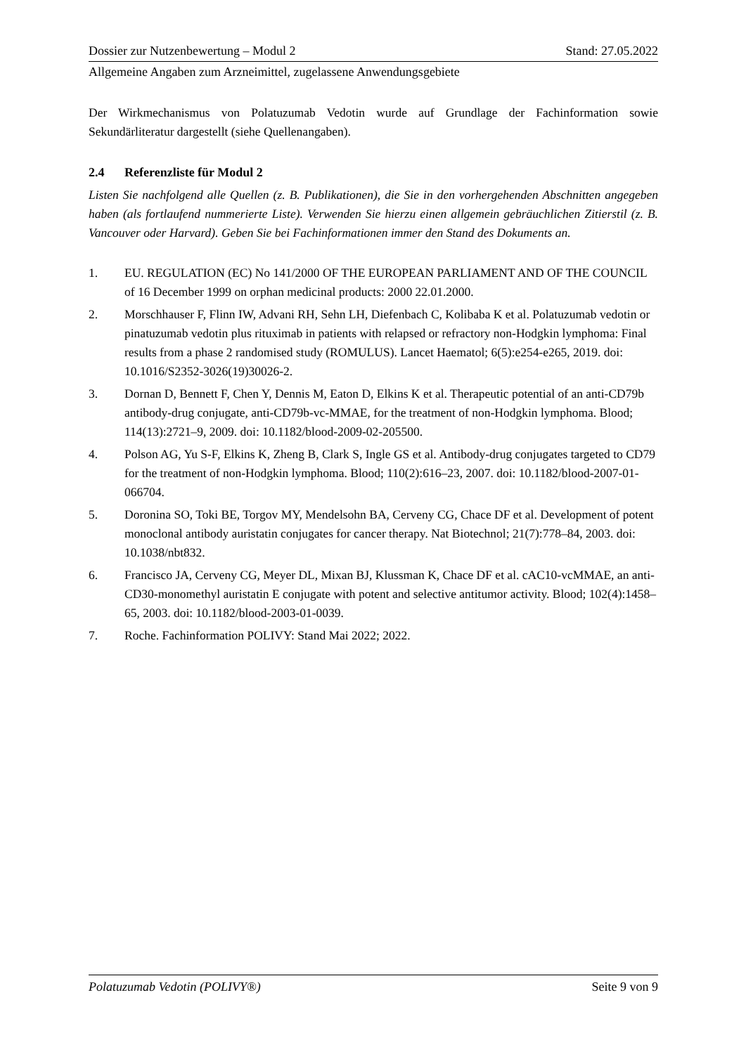Dossier zur Nutzenbewertung – Modul 2 Stand: 27.05.2022
Allgemeine Angaben zum Arzneimittel, zugelassene Anwendungsgebiete
Der Wirkmechanismus von Polatuzumab Vedotin wurde auf Grundlage der Fachinformation sowie Sekundärliteratur dargestellt (siehe Quellenangaben).
2.4 Referenzliste für Modul 2
Listen Sie nachfolgend alle Quellen (z. B. Publikationen), die Sie in den vorhergehenden Abschnitten angegeben haben (als fortlaufend nummerierte Liste). Verwenden Sie hierzu einen allgemein gebräuchlichen Zitierstil (z. B. Vancouver oder Harvard). Geben Sie bei Fachinformationen immer den Stand des Dokuments an.
1. EU. REGULATION (EC) No 141/2000 OF THE EUROPEAN PARLIAMENT AND OF THE COUNCIL of 16 December 1999 on orphan medicinal products: 2000 22.01.2000.
2. Morschhauser F, Flinn IW, Advani RH, Sehn LH, Diefenbach C, Kolibaba K et al. Polatuzumab vedotin or pinatuzumab vedotin plus rituximab in patients with relapsed or refractory non-Hodgkin lymphoma: Final results from a phase 2 randomised study (ROMULUS). Lancet Haematol; 6(5):e254-e265, 2019. doi: 10.1016/S2352-3026(19)30026-2.
3. Dornan D, Bennett F, Chen Y, Dennis M, Eaton D, Elkins K et al. Therapeutic potential of an anti-CD79b antibody-drug conjugate, anti-CD79b-vc-MMAE, for the treatment of non-Hodgkin lymphoma. Blood; 114(13):2721–9, 2009. doi: 10.1182/blood-2009-02-205500.
4. Polson AG, Yu S-F, Elkins K, Zheng B, Clark S, Ingle GS et al. Antibody-drug conjugates targeted to CD79 for the treatment of non-Hodgkin lymphoma. Blood; 110(2):616–23, 2007. doi: 10.1182/blood-2007-01-066704.
5. Doronina SO, Toki BE, Torgov MY, Mendelsohn BA, Cerveny CG, Chace DF et al. Development of potent monoclonal antibody auristatin conjugates for cancer therapy. Nat Biotechnol; 21(7):778–84, 2003. doi: 10.1038/nbt832.
6. Francisco JA, Cerveny CG, Meyer DL, Mixan BJ, Klussman K, Chace DF et al. cAC10-vcMMAE, an anti-CD30-monomethyl auristatin E conjugate with potent and selective antitumor activity. Blood; 102(4):1458–65, 2003. doi: 10.1182/blood-2003-01-0039.
7. Roche. Fachinformation POLIVY: Stand Mai 2022; 2022.
Polatuzumab Vedotin (POLIVY®) Seite 9 von 9